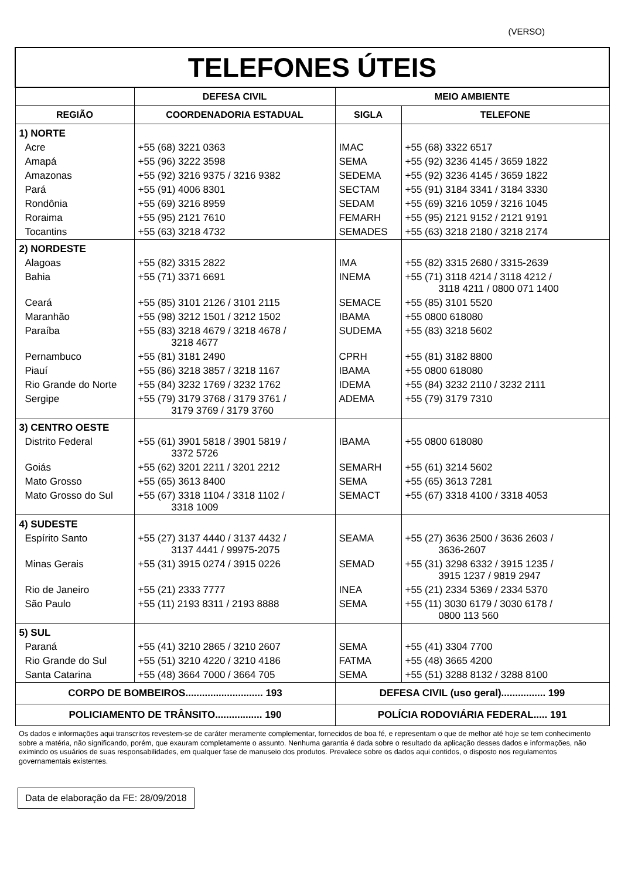(VERSO)
| TELEFONES ÚTEIS | | | |
| | DEFESA CIVIL | MEIO AMBIENTE | |
| REGIÃO | COORDENADORIA ESTADUAL | SIGLA | TELEFONE |
| 1) NORTE | | | |
| Acre | +55 (68) 3221 0363 | IMAC | +55 (68) 3322 6517 |
| Amapá | +55 (96) 3222 3598 | SEMA | +55 (92) 3236 4145 / 3659 1822 |
| Amazonas | +55 (92) 3216 9375 / 3216 9382 | SEDEMA | +55 (92) 3236 4145 / 3659 1822 |
| Pará | +55 (91) 4006 8301 | SECTAM | +55 (91) 3184 3341 / 3184 3330 |
| Rondônia | +55 (69) 3216 8959 | SEDAM | +55 (69) 3216 1059 / 3216 1045 |
| Roraima | +55 (95) 2121 7610 | FEMARH | +55 (95) 2121 9152 / 2121 9191 |
| Tocantins | +55 (63) 3218 4732 | SEMADES | +55 (63) 3218 2180 / 3218 2174 |
| 2) NORDESTE | | | |
| Alagoas | +55 (82) 3315 2822 | IMA | +55 (82) 3315 2680 / 3315-2639 |
| Bahia | +55 (71) 3371 6691 | INEMA | +55 (71) 3118 4214 / 3118 4212 / 3118 4211 / 0800 071 1400 |
| Ceará | +55 (85) 3101 2126 / 3101 2115 | SEMACE | +55 (85) 3101 5520 |
| Maranhão | +55 (98) 3212 1501 / 3212 1502 | IBAMA | +55 0800 618080 |
| Paraíba | +55 (83) 3218 4679 / 3218 4678 / 3218 4677 | SUDEMA | +55 (83) 3218 5602 |
| Pernambuco | +55 (81) 3181 2490 | CPRH | +55 (81) 3182 8800 |
| Piauí | +55 (86) 3218 3857 / 3218 1167 | IBAMA | +55 0800 618080 |
| Rio Grande do Norte | +55 (84) 3232 1769 / 3232 1762 | IDEMA | +55 (84) 3232 2110 / 3232 2111 |
| Sergipe | +55 (79) 3179 3768 / 3179 3761 / 3179 3769 / 3179 3760 | ADEMA | +55 (79) 3179 7310 |
| 3) CENTRO OESTE | | | |
| Distrito Federal | +55 (61) 3901 5818 / 3901 5819 / 3372 5726 | IBAMA | +55 0800 618080 |
| Goiás | +55 (62) 3201 2211 / 3201 2212 | SEMARH | +55 (61) 3214 5602 |
| Mato Grosso | +55 (65) 3613 8400 | SEMA | +55 (65) 3613 7281 |
| Mato Grosso do Sul | +55 (67) 3318 1104 / 3318 1102 / 3318 1009 | SEMACT | +55 (67) 3318 4100 / 3318 4053 |
| 4) SUDESTE | | | |
| Espírito Santo | +55 (27) 3137 4440 / 3137 4432 / 3137 4441 / 99975-2075 | SEAMA | +55 (27) 3636 2500 / 3636 2603 / 3636-2607 |
| Minas Gerais | +55 (31) 3915 0274 / 3915 0226 | SEMAD | +55 (31) 3298 6332 / 3915 1235 / 3915 1237 / 9819 2947 |
| Rio de Janeiro | +55 (21) 2333 7777 | INEA | +55 (21) 2334 5369 / 2334 5370 |
| São Paulo | +55 (11) 2193 8311 / 2193 8888 | SEMA | +55 (11) 3030 6179 / 3030 6178 / 0800 113 560 |
| 5) SUL | | | |
| Paraná | +55 (41) 3210 2865 / 3210 2607 | SEMA | +55 (41) 3304 7700 |
| Rio Grande do Sul | +55 (51) 3210 4220 / 3210 4186 | FATMA | +55 (48) 3665 4200 |
| Santa Catarina | +55 (48) 3664 7000 / 3664 705 | SEMA | +55 (51) 3288 8132 / 3288 8100 |
| CORPO DE BOMBEIROS............................ 193 | | DEFESA CIVIL (uso geral)................ 199 | |
| POLICIAMENTO DE TRÂNSITO................. 190 | | POLÍCIA RODOVIÁRIA FEDERAL..... 191 | |
Os dados e informações aqui transcritos revestem-se de caráter meramente complementar, fornecidos de boa fé, e representam o que de melhor até hoje se tem conhecimento sobre a matéria, não significando, porém, que exauram completamente o assunto. Nenhuma garantia é dada sobre o resultado da aplicação desses dados e informações, não eximindo os usuários de suas responsabilidades, em qualquer fase de manuseio dos produtos. Prevalece sobre os dados aqui contidos, o disposto nos regulamentos governamentais existentes.
Data de elaboração da FE: 28/09/2018